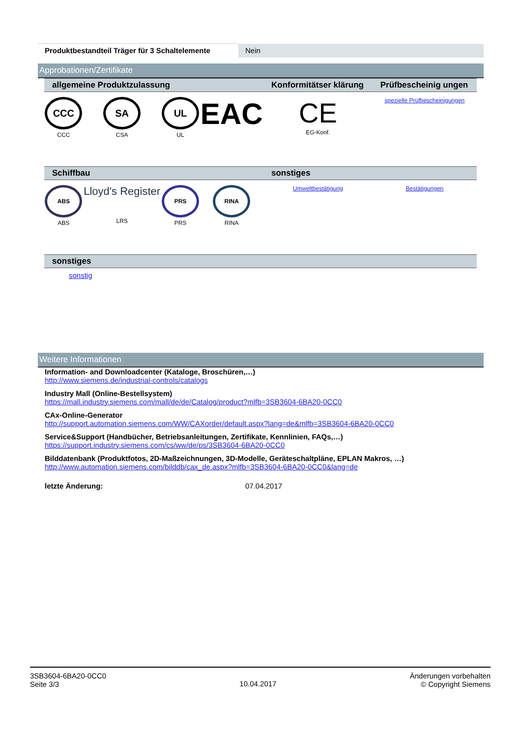| Produktbestandteil Träger für 3 Schaltelemente | Nein |
Approbationen/Zertifikate
| allgemeine Produktzulassung | | | | Konformitätser klärung | Prüfbescheinig ungen |
| CCC CCC | SA CSA | UL UL | EAC | CE EG-Konf. | spezielle Prüfbescheinigungen |
| Schiffbau | | | | sonstiges | |
| ABS ABS | Lloyd's Register LRS | PRS PRS | RINA RINA | Umweltbestätigung | Bestätigungen |
| sonstiges | | | | | |
| sonstig | | | | | |
Weitere Informationen
Information- and Downloadcenter (Kataloge, Broschüren,…)
http://www.siemens.de/industrial-controls/catalogs
Industry Mall (Online-Bestellsystem)
https://mall.industry.siemens.com/mall/de/de/Catalog/product?mlfb=3SB3604-6BA20-0CC0
CAx-Online-Generator
http://support.automation.siemens.com/WW/CAXorder/default.aspx?lang=de&mlfb=3SB3604-6BA20-0CC0
Service&Support (Handbücher, Betriebsanleitungen, Zertifikate, Kennlinien, FAQs,…)
https://support.industry.siemens.com/cs/ww/de/ps/3SB3604-6BA20-0CC0
Bilddatenbank (Produktfotos, 2D-Maßzeichnungen, 3D-Modelle, Geräteschaltpläne, EPLAN Makros, …)
http://www.automation.siemens.com/bilddb/cax_de.aspx?mlfb=3SB3604-6BA20-0CC0&lang=de
letzte Änderung: 07.04.2017
3SB3604-6BA20-0CC0
Seite 3/3
10.04.2017
Änderungen vorbehalten
© Copyright Siemens